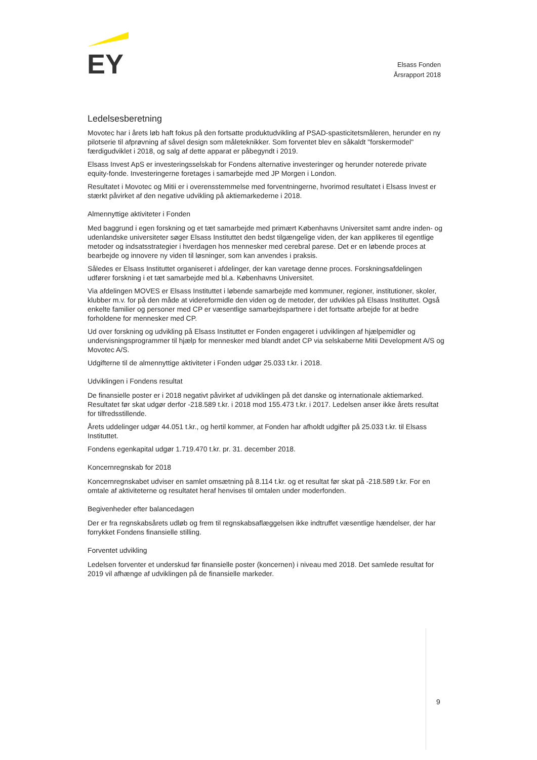EY
Elsass Fonden
Årsrapport 2018
Ledelsesberetning
Movotec har i årets løb haft fokus på den fortsatte produktudvikling af PSAD-spasticitetsmåleren, herunder en ny pilotserie til afprøvning af såvel design som måleteknikker. Som forventet blev en såkaldt "forskermodel" færdigudviklet i 2018, og salg af dette apparat er påbegyndt i 2019.
Elsass Invest ApS er investeringsselskab for Fondens alternative investeringer og herunder noterede private equity-fonde. Investeringerne foretages i samarbejde med JP Morgen i London.
Resultatet i Movotec og Mitii er i overensstemmelse med forventningerne, hvorimod resultatet i Elsass Invest er stærkt påvirket af den negative udvikling på aktiemarkederne i 2018.
Almennyttige aktiviteter i Fonden
Med baggrund i egen forskning og et tæt samarbejde med primært Københavns Universitet samt andre inden- og udenlandske universiteter søger Elsass Instituttet den bedst tilgængelige viden, der kan appli­keres til egentlige metoder og indsatsstrategier i hverdagen hos mennesker med cerebral parese. Det er en løbende proces at bearbejde og innovere ny viden til løsninger, som kan anvendes i praksis.
Således er Elsass Instituttet organiseret i afdelinger, der kan varetage denne proces. Forskningsafdelingen udfører forskning i et tæt samarbejde med bl.a. Københavns Universitet.
Via afdelingen MOVES er Elsass Instituttet i løbende samarbejde med kommuner, regioner, institutioner, skoler, klubber m.v. for på den måde at videreformidle den viden og de metoder, der udvikles på Elsass Instituttet. Også enkelte familier og personer med CP er væsentlige samarbejdspartnere i det fortsatte arbejde for at bedre forholdene for mennesker med CP.
Ud over forskning og udvikling på Elsass Instituttet er Fonden engageret i udviklingen af hjælpemidler og undervisningsprogrammer til hjælp for mennesker med blandt andet CP via selskaberne Mitii Development A/S og Movotec A/S.
Udgifterne til de almennyttige aktiviteter i Fonden udgør 25.033 t.kr. i 2018.
Udviklingen i Fondens resultat
De finansielle poster er i 2018 negativt påvirket af udviklingen på det danske og internationale aktiemarked. Resultatet før skat udgør derfor -218.589 t.kr. i 2018 mod 155.473 t.kr. i 2017. Ledelsen anser ikke årets resultat for tilfredsstillende.
Årets uddelinger udgør 44.051 t.kr., og hertil kommer, at Fonden har afholdt udgifter på 25.033 t.kr. til Elsass Instituttet.
Fondens egenkapital udgør 1.719.470 t.kr. pr. 31. december 2018.
Koncernregnskab for 2018
Koncernregnskabet udviser en samlet omsætning på 8.114 t.kr. og et resultat før skat på -218.589 t.kr. For en omtale af aktiviteterne og resultatet heraf henvises til omtalen under moderfonden.
Begivenheder efter balancedagen
Der er fra regnskabsårets udløb og frem til regnskabsaflæggelsen ikke indtruffet væsentlige hændelser, der har forrykket Fondens finansielle stilling.
Forventet udvikling
Ledelsen forventer et underskud før finansielle poster (koncernen) i niveau med 2018. Det samlede resultat for 2019 vil afhænge af udviklingen på de finansielle markeder.
9